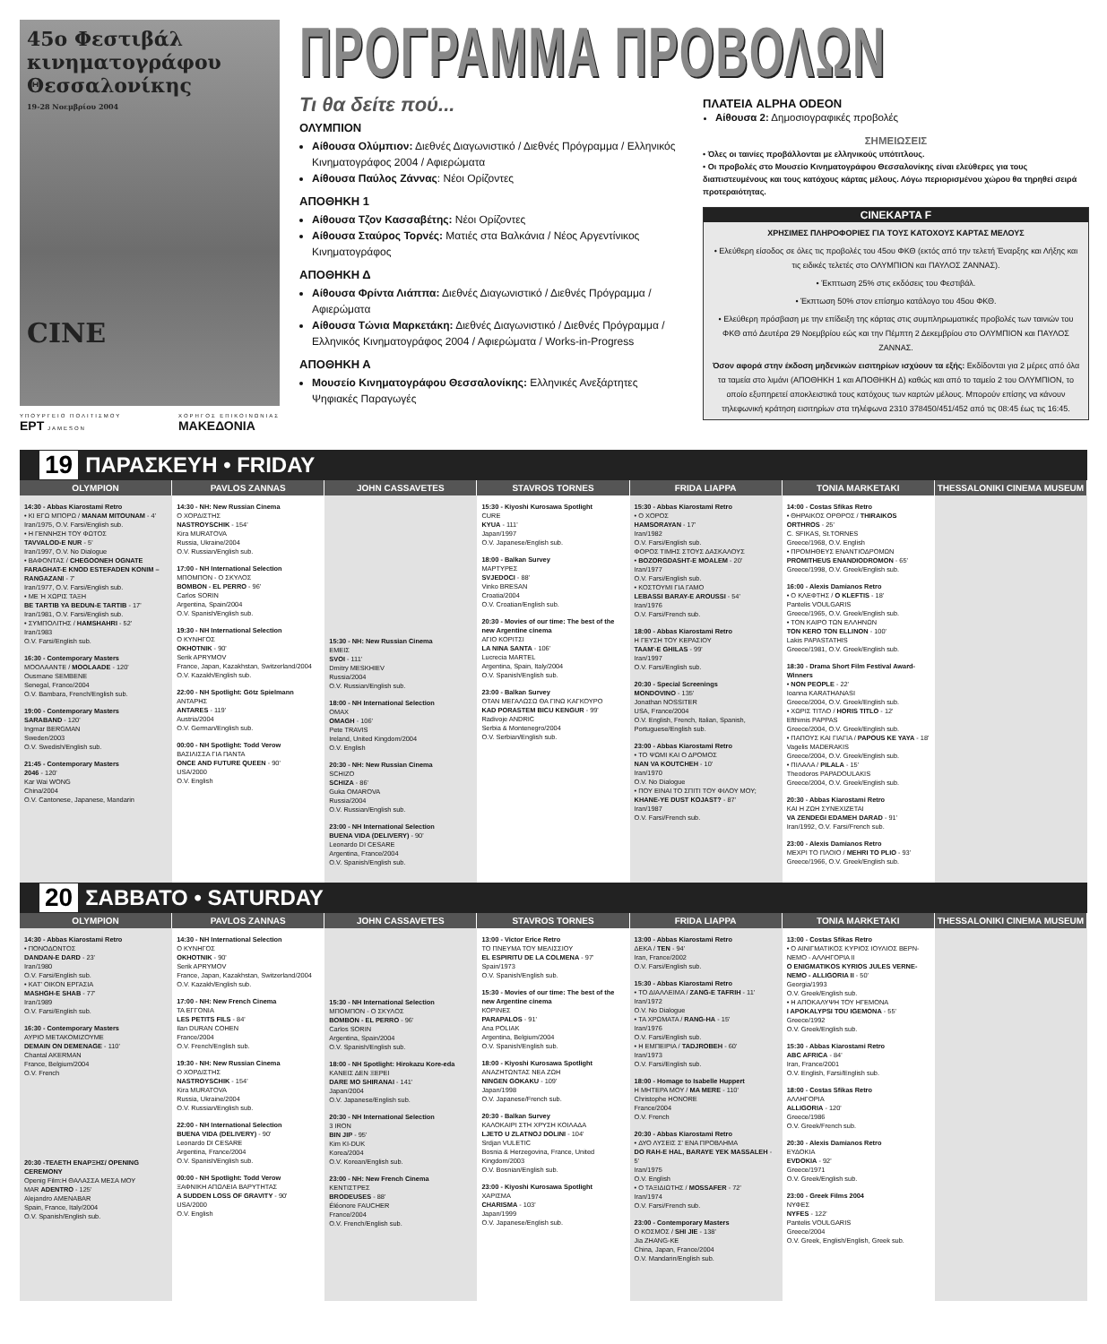45ο Φεστιβάλ
κινηματογράφου
Θεσσαλονίκης
19-28 Νοεμβρίου 2004
CINE
ΥΠΟΥΡΓΕΙΟ ΠΟΛΙΤΙΣΜΟΥ
ΕΡΤ JAMESON ΧΟΡΗΓΟΣ ΕΠΙΚΟΙΝΩΝΙΑΣ
ΜΑΚΕΔΟΝΙΑ
ΠΡΟΓΡΑΜΜΑ ΠΡΟΒΟΛΩΝ
Τι θα δείτε πού...
ΟΛΥΜΠΙΟΝ
Αίθουσα Ολύμπιον: Διεθνές Διαγωνιστικό / Διεθνές Πρόγραμμα / Ελληνικός Κινηματογράφος 2004 / Αφιερώματα
Αίθουσα Παύλος Ζάννας: Νέοι Ορίζοντες
ΑΠΟΘΗΚΗ 1
Αίθουσα Τζον Κασσαβέτης: Νέοι Ορίζοντες
Αίθουσα Σταύρος Τορνές: Ματιές στα Βαλκάνια / Νέος Αργεντίνικος Κινηματογράφος
ΑΠΟΘΗΚΗ Δ
Αίθουσα Φρίντα Λιάππα: Διεθνές Διαγωνιστικό / Διεθνές Πρόγραμμα / Αφιερώματα
Αίθουσα Τώνια Μαρκετάκη: Διεθνές Διαγωνιστικό / Διεθνές Πρόγραμμα / Ελληνικός Κινηματογράφος 2004 / Αφιερώματα / Works-in-Progress
ΑΠΟΘΗΚΗ Α
Μουσείο Κινηματογράφου Θεσσαλονίκης: Ελληνικές Ανεξάρτητες Ψηφιακές Παραγωγές
ΠΛΑΤΕΙΑ ALPHA ODEON
Αίθουσα 2: Δημοσιογραφικές προβολές
ΣΗΜΕΙΩΣΕΙΣ
• Όλες οι ταινίες προβάλλονται με ελληνικούς υπότιτλους.
• Οι προβολές στο Μουσείο Κινηματογράφου Θεσσαλονίκης είναι ελεύθερες για τους διαπιστευμένους και τους κατόχους κάρτας μέλους. Λόγω περιορισμένου χώρου θα τηρηθεί σειρά προτεραιότητας.
CINEKAPTA F
ΧΡΗΣΙΜΕΣ ΠΛΗΡΟΦΟΡΙΕΣ ΓΙΑ ΤΟΥΣ ΚΑΤΟΧΟΥΣ ΚΑΡΤΑΣ ΜΕΛΟΥΣ
• Ελεύθερη είσοδος σε όλες τις προβολές του 45ου ΦΚΘ (εκτός από την τελετή Έναρξης και Λήξης και τις ειδικές τελετές στο ΟΛΥΜΠΙΟΝ και ΠΑΥΛΟΣ ΖΑΝΝΑΣ).
• Έκπτωση 25% στις εκδόσεις του Φεστιβάλ.
• Έκπτωση 50% στον επίσημο κατάλογο του 45ου ΦΚΘ.
• Ελεύθερη πρόσβαση με την επίδειξη της κάρτας στις συμπληρωματικές προβολές των ταινιών του ΦΚΘ από Δευτέρα 29 Νοεμβρίου εώς και την Πέμπτη 2 Δεκεμβρίου στο ΟΛΥΜΠΙΟΝ και ΠΑΥΛΟΣ ΖΑΝΝΑΣ.
Όσον αφορά στην έκδοση μηδενικών εισιτηρίων ισχύουν τα εξής: Εκδίδονται για 2 μέρες από όλα τα ταμεία στο λιμάνι (ΑΠΟΘΗΚΗ 1 και ΑΠΟΘΗΚΗ Δ) καθώς και από το ταμείο 2 του ΟΛΥΜΠΙΟΝ, το οποίο εξυπηρετεί αποκλειστικά τους κατόχους των καρτών μέλους. Μπορούν επίσης να κάνουν τηλεφωνική κράτηση εισιτηρίων στα τηλέφωνα 2310 378450/451/452 από τις 08:45 έως τις 16:45.
19 ΠΑΡΑΣΚΕΥΗ • FRIDAY
OLYMPION
PAVLOS ZANNAS
JOHN CASSAVETES
STAVROS TORNES
FRIDA LIAPPA
TONIA MARKETAKI
THESSALONIKI CINEMA MUSEUM
14:30 - Abbas Kiarostami Retro
• ΚΙ ΕΓΩ ΜΠΟΡΩ / MANAM MITOUNAM - 4'
Iran/1975, O.V. Farsi/English sub.
• Η ΓΕΝΝΗΣΗ ΤΟΥ ΦΩΤΟΣ
TAVVALOD-E NUR - 5'
Iran/1997, O.V. No Dialogue
• ΒΑΦΟΝΤΑΣ / CHEGOONEH OGNATE FARAGHAT-E KNOD ESTEFADEN KONIM – RANGAZANI - 7'
Iran/1977, O.V. Farsi/English sub.
• ΜΕ Ή ΧΩΡΙΣ ΤΑΞΗ
BE TARTIB YA BEDUN-E TARTIB - 17'
Iran/1981, O.V. Farsi/English sub.
• ΣΥΜΠΟΛΙΤΗΣ / HAMSHAHRI - 52'
Iran/1983
O.V. Farsi/English sub.
16:30 - Contemporary Masters
ΜΟΟΛΑΑΝΤΕ / MOOLAADE - 120'
Ousmane SEMBENE
Senegal, France/2004
O.V. Bambara, French/English sub.
19:00 - Contemporary Masters
SARABAND - 120'
Ingmar BERGMAN
Sweden/2003
O.V. Swedish/English sub.
21:45 - Contemporary Masters
2046 - 120'
Kar Wai WONG
China/2004
O.V. Cantonese, Japanese, Mandarin
14:30 - NH: New Russian Cinema
Ο ΧΟΡΔΙΣΤΗΣ
NASTROYSCHIK - 154'
Kira MURATOVA
Russia, Ukraine/2004
O.V. Russian/English sub.
17:00 - NH International Selection
ΜΠΟΜΠΟΝ - Ο ΣΚΥΛΟΣ
BOMBON - EL PERRO - 96'
Carlos SORIN
Argentina, Spain/2004
O.V. Spanish/English sub.
19:30 - NH International Selection
Ο ΚΥΝΗΓΟΣ
OKHOTNIK - 90'
Serik APRYMOV
France, Japan, Kazakhstan, Switzerland/2004
O.V. Kazakh/English sub.
22:00 - NH Spotlight: Götz Spielmann
ΑΝΤΑΡΗΣ
ANTARES - 119'
Austria/2004
O.V. German/English sub.
00:00 - NH Spotlight: Todd Verow
ΒΑΣΙΛΙΣΣΑ ΓΙΑ ΠΑΝΤΑ
ONCE AND FUTURE QUEEN - 90'
USA/2000
O.V. English
15:30 - NH: New Russian Cinema
ΕΜΕΙΣ
SVOI - 111'
Dmitry MESKHIEV
Russia/2004
O.V. Russian/English sub.
18:00 - NH International Selection
ΟΜΑΧ
OMAGH - 106'
Pete TRAVIS
Ireland, United Kingdom/2004
O.V. English
20:30 - NH: New Russian Cinema
SCHIZO
SCHIZA - 86'
Guka OMAROVA
Russia/2004
O.V. Russian/English sub.
23:00 - NH International Selection
BUENA VIDA (DELIVERY) - 90'
Leonardo DI CESARE
Argentina, France/2004
O.V. Spanish/English sub.
15:30 - Kiyoshi Kurosawa Spotlight
CURE
KYUA - 111'
Japan/1997
O.V. Japanese/English sub.
18:00 - Balkan Survey
ΜΑΡΤΥΡΕΣ
SVJEDOCI - 88'
Vinko BRESAN
Croatia/2004
O.V. Croatian/English sub.
20:30 - Movies of our time: The best of the new Argentine cinema
ΑΓΙΟ ΚΟΡΙΤΣΙ
LA NINA SANTA - 106'
Lucrecia MARTEL
Argentina, Spain, Italy/2004
O.V. Spanish/English sub.
23:00 - Balkan Survey
ΟΤΑΝ ΜΕΓΑΛΩΣΩ ΘΑ ΓΙΝΩ ΚΑΓΚΟΥΡΟ
KAD PORASTEM BICU KENGUR - 99'
Radivoje ANDRIC
Serbia & Montenegro/2004
O.V. Serbian/English sub.
15:30 - Abbas Kiarostami Retro
• Ο ΧΟΡΟΣ
HAMSORAYAN - 17'
Iran/1982
O.V. Farsi/English sub.
ΦΟΡΟΣ ΤΙΜΗΣ ΣΤΟΥΣ ΔΑΣΚΑΛΟΥΣ
• BOZORGDASHT-E MOALEM - 20'
Iran/1977
O.V. Farsi/English sub.
• ΚΟΣΤΟΥΜΙ ΓΙΑ ΓΑΜΟ
LEBASSI BARAY-E AROUSSI - 54'
Iran/1976
O.V. Farsi/French sub.
18:00 - Abbas Kiarostami Retro
Η ΓΕΥΣΗ ΤΟΥ ΚΕΡΑΣΙΟΥ
TAAM'-E GHILAS - 99'
Iran/1997
O.V. Farsi/English sub.
20:30 - Special Screenings
MONDOVINO - 135'
Jonathan NOSSITER
USA, France/2004
O.V. English, French, Italian, Spanish, Portuguese/English sub.
23:00 - Abbas Kiarostami Retro
• ΤΟ ΨΩΜΙ ΚΑΙ Ο ΔΡΟΜΟΣ
NAN VA KOUTCHEH - 10'
Iran/1970
O.V. No Dialogue
• ΠΟΥ ΕΙΝΑΙ ΤΟ ΣΠΙΤΙ ΤΟΥ ΦΙΛΟΥ ΜΟΥ;
KHANE-YE DUST KOJAST? - 87'
Iran/1987
O.V. Farsi/French sub.
14:00 - Costas Sfikas Retro
• ΘΗΡΑΙΚΟΣ ΟΡΘΡΟΣ / THIRAIKOS ORTHROS - 25'
C. SFIKAS, St.TORNES
Greece/1968, O.V. English
• ΠΡΟΜΗΘΕΥΣ ΕΝΑΝΤΙΟΔΡΟΜΩΝ
PROMITHEUS ENANDIODROMON - 65'
Greece/1998, O.V. Greek/English sub.
16:00 - Alexis Damianos Retro
• Ο ΚΛΕΦΤΗΣ / O KLEFTIS - 18'
Pantelis VOULGARIS
Greece/1965, O.V. Greek/English sub.
• ΤΟΝ ΚΑΙΡΟ ΤΩΝ ΕΛΛΗΝΩΝ
TON KERO TON ELLINON - 100'
Lakis PAPASTATHIS
Greece/1981, O.V. Greek/English sub.
18:30 - Drama Short Film Festival Award-Winners
• NON PEOPLE - 22'
Ioanna KARATHANASI
Greece/2004, O.V. Greek/English sub.
• ΧΩΡΙΣ ΤΙΤΛΟ / HORIS TITLO - 12'
Efthimis PAPPAS
Greece/2004, O.V. Greek/English sub.
• ΠΑΠΟΥΣ ΚΑΙ ΓΙΑΓΙΑ / PAPOUS KE YAYA - 18'
Vagelis MADERAKIS
Greece/2004, O.V. Greek/English sub.
• ΠΙΛΑΛΑ / PILALA - 15'
Theodoros PAPADOULAKIS
Greece/2004, O.V. Greek/English sub.
20:30 - Abbas Kiarostami Retro
ΚΑΙ Η ΖΩΗ ΣΥΝΕΧΙΖΕΤΑΙ
VA ZENDEGI EDAMEH DARAD - 91'
Iran/1992, O.V. Farsi/French sub.
23:00 - Alexis Damianos Retro
ΜΕΧΡΙ ΤΟ ΠΛΟΙΟ / MEHRI TO PLIO - 93'
Greece/1966, O.V. Greek/English sub.
20 ΣΑΒΒΑΤΟ • SATURDAY
OLYMPION
PAVLOS ZANNAS
JOHN CASSAVETES
STAVROS TORNES
FRIDA LIAPPA
TONIA MARKETAKI
THESSALONIKI CINEMA MUSEUM
14:30 - Abbas Kiarostami Retro
• ΠΟΝΟΔΟΝΤΟΣ
DANDAN-E DARD - 23'
Iran/1980
O.V. Farsi/English sub.
• ΚΑΤ' ΟΙΚΟΝ ΕΡΓΑΣΙΑ
MASHGH-E SHAB - 77'
Iran/1989
O.V. Farsi/English sub.
16:30 - Contemporary Masters
ΑΥΡΙΟ ΜΕΤΑΚΟΜΙΖΟΥΜΕ
DEMAIN ON DEMENAGE - 110'
Chantal AKERMAN
France, Belgium/2004
O.V. French
20:30 -ΤΕΛΕΤΗ ΕΝΑΡΞΗΣ/ OPENING CEREMONY
Openig Film:Η ΘΑΛΑΣΣΑ ΜΕΣΑ ΜΟΥ
MAR ADENTRO - 125'
Alejandro AMENABAR
Spain, France, Italy/2004
O.V. Spanish/English sub.
14:30 - NH International Selection
Ο ΚΥΝΗΓΟΣ
OKHOTNIK - 90'
Serik APRYMOV
France, Japan, Kazakhstan, Switzerland/2004
O.V. Kazakh/English sub.
17:00 - NH: New French Cinema
ΤΑ ΕΓΓΟΝΙΑ
LES PETITS FILS - 84'
Ilan DURAN COHEN
France/2004
O.V. French/English sub.
19:30 - NH: New Russian Cinema
Ο ΧΟΡΔΙΣΤΗΣ
NASTROYSCHIK - 154'
Kira MURATOVA
Russia, Ukraine/2004
O.V. Russian/English sub.
22:00 - NH International Selection
BUENA VIDA (DELIVERY) - 90'
Leonardo DI CESARE
Argentina, France/2004
O.V. Spanish/English sub.
00:00 - NH Spotlight: Todd Verow
ΞΑΦΝΙΚΗ ΑΠΩΛΕΙΑ ΒΑΡΥΤΗΤΑΣ
A SUDDEN LOSS OF GRAVITY - 90'
USA/2000
O.V. English
15:30 - NH International Selection
ΜΠΟΜΠΟΝ - Ο ΣΚΥΛΟΣ
BOMBON - EL PERRO - 96'
Carlos SORIN
Argentina, Spain/2004
O.V. Spanish/English sub.
18:00 - NH Spotlight: Hirokazu Kore-eda
ΚΑΝΕΙΣ ΔΕΝ ΞΕΡΕΙ
DARE MO SHIRANAI - 141'
Japan/2004
O.V. Japanese/English sub.
20:30 - NH International Selection
3 IRON
BIN JIP - 95'
Kim KI-DUK
Korea/2004
O.V. Korean/English sub.
23:00 - NH: New French Cinema
ΚΕΝΤΙΣΤΡΕΣ
BRODEUSES - 88'
Éléonore FAUCHER
France/2004
O.V. French/English sub.
13:00 - Victor Erice Retro
ΤΟ ΠΝΕΥΜΑ ΤΟΥ ΜΕΛΙΣΣΙΟΥ
EL ESPIRITU DE LA COLMENA - 97'
Spain/1973
O.V. Spanish/English sub.
15:30 - Movies of our time: The best of the new Argentine cinema
ΚΟΡΙΝΕΣ
PARAPALOS - 91'
Ana POLIAK
Argentina, Belgium/2004
O.V. Spanish/English sub.
18:00 - Kiyoshi Kurosawa Spotlight
ΑΝΑΖΗΤΩΝΤΑΣ ΝΕΑ ΖΩΗ
NINGEN GOKAKU - 109'
Japan/1998
O.V. Japanese/French sub.
20:30 - Balkan Survey
ΚΑΛΟΚΑΙΡΙ ΣΤΗ ΧΡΥΣΗ ΚΟΙΛΑΔΑ
LJETO U ZLATNOJ DOLINI - 104'
Srdjan VULETIC
Bosnia & Herzegovina, France, United Kingdom/2003
O.V. Bosnian/English sub.
23:00 - Kiyoshi Kurosawa Spotlight
ΧΑΡΙΣΜΑ
CHARISMA - 103'
Japan/1999
O.V. Japanese/English sub.
13:00 - Abbas Kiarostami Retro
ΔΕΚΑ / TEN - 94'
Iran, France/2002
O.V. Farsi/English sub.
15:30 - Abbas Kiarostami Retro
• ΤΟ ΔΙΑΛΛΕΙΜΑ / ZANG-E TAFRIH - 11'
Iran/1972
O.V. No Dialogue
• ΤΑ ΧΡΩΜΑΤΑ / RANG-HA - 15'
Iran/1976
O.V. Farsi/English sub.
• Η ΕΜΠΕΙΡΙΑ / TADJROBEH - 60'
Iran/1973
O.V. Farsi/English sub.
18:00 - Homage to Isabelle Huppert
Η ΜΗΤΕΡΑ ΜΟΥ / MA MERE - 110'
Christophe HONORE
France/2004
O.V. French
20:30 - Abbas Kiarostami Retro
• ΔΥΟ ΛΥΣΕΙΣ Σ' ΕΝΑ ΠΡΟΒΛΗΜΑ
DO RAH-E HAL, BARAYE YEK MASSALEH - 5'
Iran/1975
O.V. English
• Ο ΤΑΞΙΔΙΩΤΗΣ / MOSSAFER - 72'
Iran/1974
O.V. Farsi/French sub.
23:00 - Contemporary Masters
Ο ΚΟΣΜΟΣ / SHI JIE - 138'
Jia ZHANG-KE
China, Japan, France/2004
O.V. Mandarin/English sub.
13:00 - Costas Sfikas Retro
• Ο ΑΙΝΙΓΜΑΤΙΚΟΣ ΚΥΡΙΟΣ ΙΟΥΛΙΟΣ ΒΕΡΝ-ΝΕΜΟ - ΑΛΛΗΓΟΡΙΑ ΙΙ
O ENIGMATIKOS KYRIOS JULES VERNE-NEMO - ALLIGORIA II - 50'
Georgia/1993
O.V. Greek/English sub.
• Η ΑΠΟΚΑΛΥΨΗ ΤΟΥ ΗΓΕΜΟΝΑ
I APOKALYPSI TOU IGEMONA - 55'
Greece/1992
O.V. Greek/English sub.
15:30 - Abbas Kiarostami Retro
ABC AFRICA - 84'
Iran, France/2001
O.V. English, Farsi/English sub.
18:00 - Costas Sfikas Retro
ΑΛΛΗΓΟΡΙΑ
ALLIGORIA - 120'
Greece/1986
O.V. Greek/French sub.
20:30 - Alexis Damianos Retro
ΕΥΔΟΚΙΑ
EVDOKIA - 92'
Greece/1971
O.V. Greek/English sub.
23:00 - Greek Films 2004
ΝΥΦΕΣ
NYFES - 122'
Pantelis VOULGARIS
Greece/2004
O.V. Greek, English/English, Greek sub.